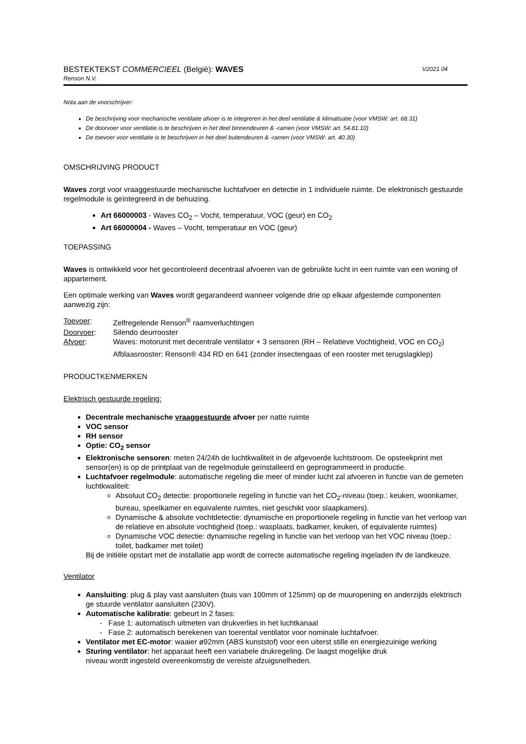BESTEKTEKST COMMERCIEEL (België): WAVES V2021.04
Renson N.V.
Nota aan de voorschrijver:
De beschrijving voor mechanische ventilatie afvoer is te integreren in het deel ventilatie & klimatisatie (voor VMSW: art. 68.31)
De doorvoer voor ventilatie is te beschrijven in het deel binnendeuren & -ramen (voor VMSW: art. 54.81.10)
De toevoer voor ventilatie is te beschrijven in het deel buitendeuren & -ramen (voor VMSW: art. 40.30)
OMSCHRIJVING PRODUCT
Waves zorgt voor vraaggestuurde mechanische luchtafvoer en detectie in 1 individuele ruimte. De elektronisch gestuurde regelmodule is geïntegreerd in de behuizing.
Art 66000003 - Waves CO<sub>2</sub> – Vocht, temperatuur, VOC (geur) en CO<sub>2</sub>
Art 66000004 - Waves – Vocht, temperatuur en VOC (geur)
TOEPASSING
Waves is ontwikkeld voor het gecontroleerd decentraal afvoeren van de gebruikte lucht in een ruimte van een woning of appartement.
Een optimale werking van Waves wordt gegarandeerd wanneer volgende drie op elkaar afgestemde componenten aanwezig zijn:
| Toevoer : | Zelfregelende Renson<sup>®</sup> raamverluchtingen |
| Doorvoer : | Silendo deurrooster |
| Afvoer : | Waves: motorunit met decentrale ventilator + 3 sensoren (RH – Relatieve Vochtigheid, VOC en CO<sub>2</sub>) Afblaasrooster: Renson® 434 RD en 641 (zonder insectengaas of een rooster met terugslagklep) |
PRODUCTKENMERKEN
Elektrisch gestuurde regeling:
Decentrale mechanische vraaggestuurde afvoer per natte ruimte
VOC sensor
RH sensor
Optie: CO<sub>2</sub> sensor
Elektronische sensoren: meten 24/24h de luchtkwaliteit in de afgevoerde luchtstroom. De opsteekprint met sensor(en) is op de printplaat van de regelmodule geïnstalleerd en geprogrammeerd in productie.
Luchtafvoer regelmodule: automatische regeling die meer of minder lucht zal afvoeren in functie van de gemeten luchtkwaliteit:
Absoluut CO<sub>2</sub> detectie: proportionele regeling in functie van het CO<sub>2</sub>-niveau (toep.: keuken, woonkamer, bureau, speelkamer en equivalente ruimtes, niet geschikt voor slaapkamers).
Dynamische & absolute vochtdetectie: dynamische en proportionele regeling in functie van het verloop van de relatieve en absolute vochtigheid (toep.: wasplaats, badkamer, keuken, of equivalente ruimtes)
Dynamische VOC detectie: dynamische regeling in functie van het verloop van het VOC niveau (toep.: toilet, badkamer met toilet)
Bij de initiële opstart met de installatie app wordt de correcte automatische regeling ingeladen ifv de landkeuze.
Ventilator
Aansluiting: plug & play vast aansluiten (buis van 100mm of 125mm) op de muuropening en anderzijds elektrisch ge stuurde ventilator aansluiten (230V).
Automatische kalibratie: gebeurt in 2 fases:
- Fase 1: automatisch uitmeten van drukverlies in het luchtkanaal
- Fase 2: automatisch berekenen van toerental ventilator voor nominale luchtafvoer.
Ventilator met EC-motor: waaier ø92mm (ABS kunststof) voor een uiterst stille en energiezuinige werking
Sturing ventilator: het apparaat heeft een variabele drukregeling. De laagst mogelijke druk
niveau wordt ingesteld overeenkomstig de vereiste afzuigsnelheden.